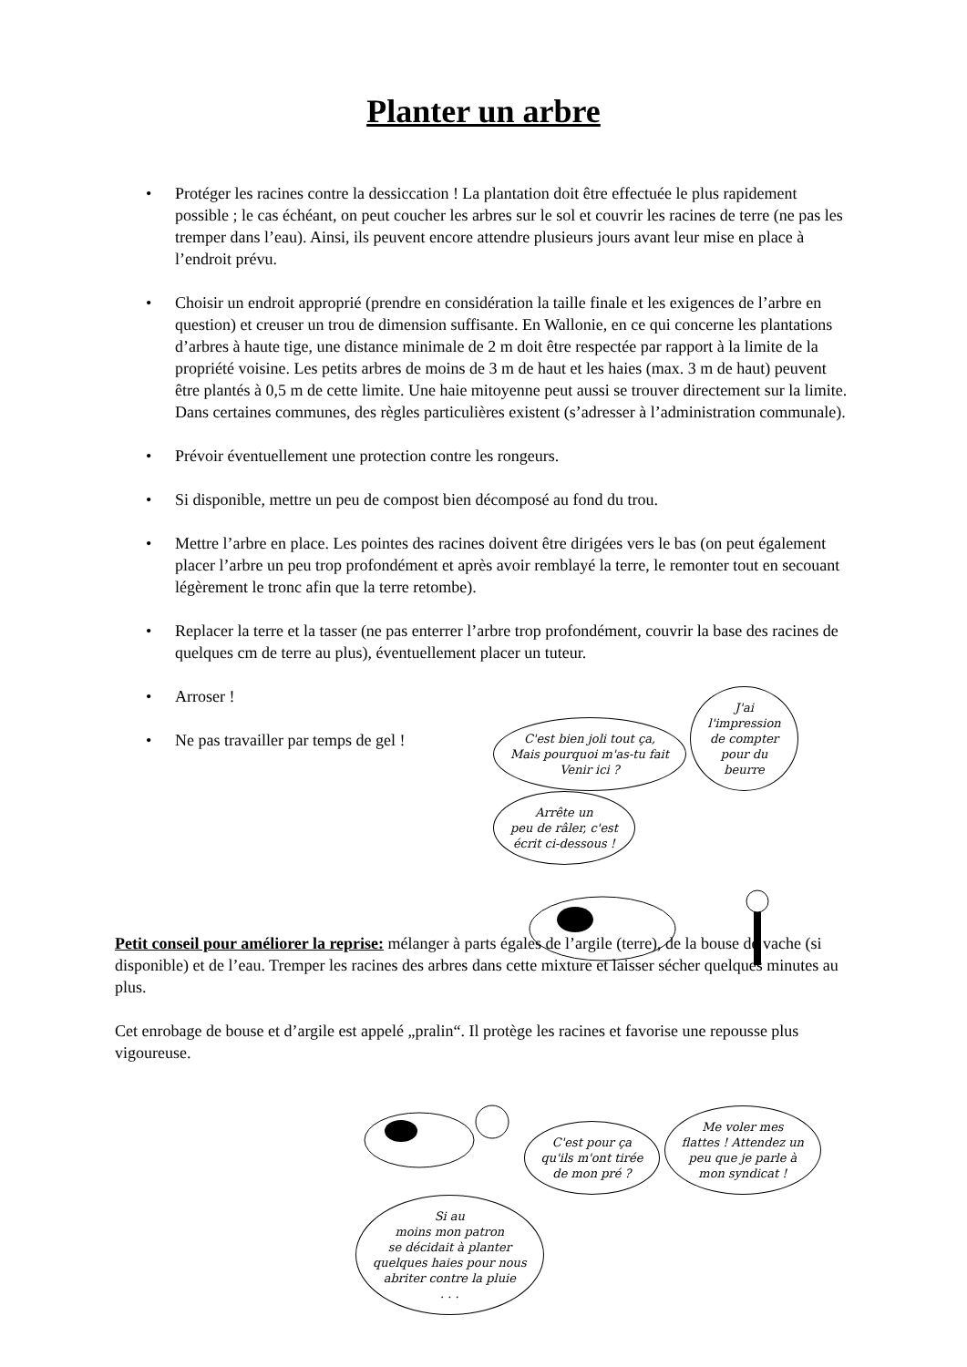Planter un arbre
• Protéger les racines contre la dessiccation ! La plantation doit être effectuée le plus rapidement possible ; le cas échéant, on peut coucher les arbres sur le sol et couvrir les racines de terre (ne pas les tremper dans l’eau). Ainsi, ils peuvent encore attendre plusieurs jours avant leur mise en place à l’endroit prévu.
• Choisir un endroit approprié (prendre en considération la taille finale et les exigences de l’arbre en question) et creuser un trou de dimension suffisante. En Wallonie, en ce qui concerne les plantations d’arbres à haute tige, une distance minimale de 2 m doit être respectée par rapport à la limite de la propriété voisine. Les petits arbres de moins de 3 m de haut et les haies (max. 3 m de haut) peuvent être plantés à 0,5 m de cette limite. Une haie mitoyenne peut aussi se trouver directement sur la limite. Dans certaines communes, des règles particulières existent (s’adresser à l’administration communale).
• Prévoir éventuellement une protection contre les rongeurs.
• Si disponible, mettre un peu de compost bien décomposé au fond du trou.
• Mettre l’arbre en place. Les pointes des racines doivent être dirigées vers le bas (on peut également placer l’arbre un peu trop profondément et après avoir remblayé la terre, le remonter tout en secouant légèrement le tronc afin que la terre retombe).
• Replacer la terre et la tasser (ne pas enterrer l’arbre trop profondément, couvrir la base des racines de quelques cm de terre au plus), éventuellement placer un tuteur.
• Arroser !
• Ne pas travailler par temps de gel !
C'est bien joli tout ça,
Mais pourquoi m'as-tu fait
Venir ici ? J'ai
l'impression
de compter
pour du
beurre Arrête un
peu de râler, c'est
écrit ci-dessous !
Petit conseil pour améliorer la reprise: mélanger à parts égales de l’argile (terre), de la bouse de vache (si disponible) et de l’eau. Tremper les racines des arbres dans cette mixture et laisser sécher quelques minutes au plus.
Cet enrobage de bouse et d’argile est appelé „pralin“. Il protège les racines et favorise une repousse plus vigoureuse.
C'est pour ça
qu'ils m'ont tirée
de mon pré ? Me voler mes
flattes ! Attendez un
peu que je parle à
mon syndicat ! Si au
moins mon patron
se décidait à planter
quelques haies pour nous
abriter contre la pluie
. . .